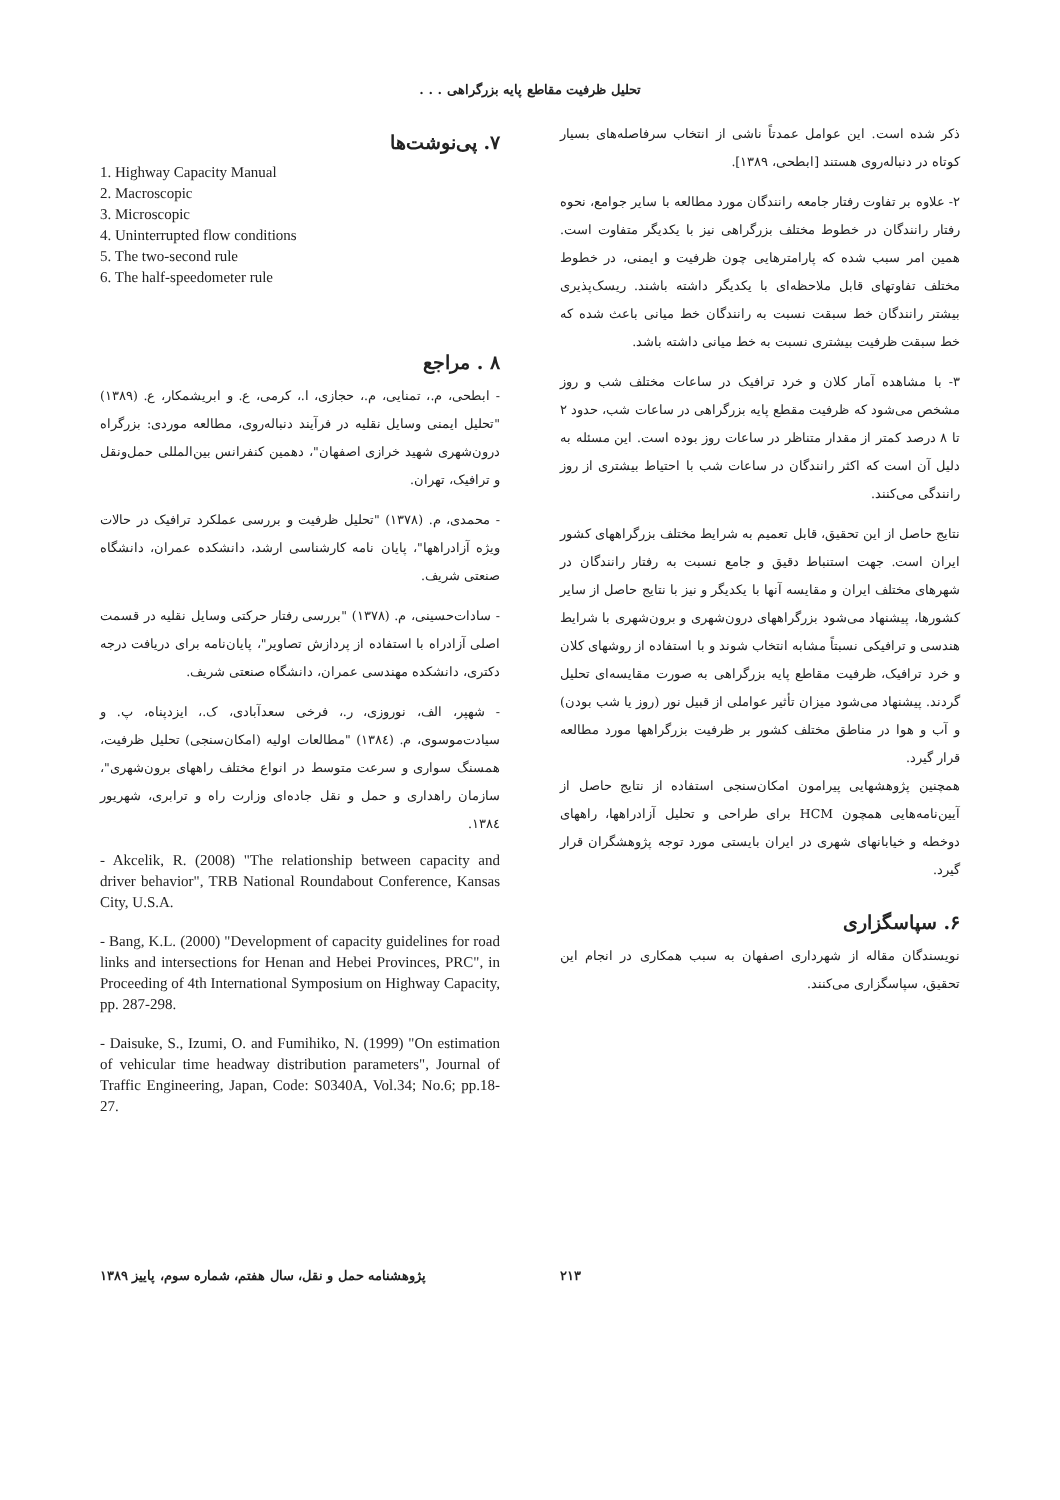تحلیل ظرفیت مقاطع پایه بزرگراهی . . .
ذکر شده است. این عوامل عمدتاً ناشی از انتخاب سرفاصله‌های بسیار کوتاه در دنباله‌روی هستند [ابطحی، ۱۳۸۹].
۲- علاوه بر تفاوت رفتار جامعه رانندگان مورد مطالعه با سایر جوامع، نحوه رفتار رانندگان در خطوط مختلف بزرگراهی نیز با یکدیگر متفاوت است. همین امر سبب شده که پارامترهایی چون ظرفیت و ایمنی، در خطوط مختلف تفاوتهای قابل ملاحظه‌ای با یکدیگر داشته باشند. ریسک‌پذیری بیشتر رانندگان خط سبقت نسبت به رانندگان خط میانی باعث شده که خط سبقت ظرفیت بیشتری نسبت به خط میانی داشته باشد.
۳- با مشاهده آمار کلان و خرد ترافیک در ساعات مختلف شب و روز مشخص می‌شود که ظرفیت مقطع پایه بزرگراهی در ساعات شب، حدود ۲ تا ۸ درصد کمتر از مقدار متناظر در ساعات روز بوده است. این مسئله به دلیل آن است که اکثر رانندگان در ساعات شب با احتیاط بیشتری از روز رانندگی می‌کنند.
نتایج حاصل از این تحقیق، قابل تعمیم به شرایط مختلف بزرگراههای کشور ایران است. جهت استنباط دقیق و جامع نسبت به رفتار رانندگان در شهرهای مختلف ایران و مقایسه آنها با یکدیگر و نیز با نتایج حاصل از سایر کشورها، پیشنهاد می‌شود بزرگراههای درون‌شهری و برون‌شهری با شرایط هندسی و ترافیکی نسبتاً مشابه انتخاب شوند و با استفاده از روشهای کلان و خرد ترافیک، ظرفیت مقاطع پایه بزرگراهی به صورت مقایسه‌ای تحلیل گردند. پیشنهاد می‌شود میزان تأثیر عواملی از قبیل نور (روز یا شب بودن) و آب و هوا در مناطق مختلف کشور بر ظرفیت بزرگراهها مورد مطالعه قرار گیرد.
همچنین پژوهشهایی پیرامون امکان‌سنجی استفاده از نتایج حاصل از آیین‌نامه‌هایی همچون HCM برای طراحی و تحلیل آزادراهها، راههای دوخطه و خیابانهای شهری در ایران بایستی مورد توجه پژوهشگران قرار گیرد.
۶. سپاسگزاری
نویسندگان مقاله از شهرداری اصفهان به سبب همکاری در انجام این تحقیق، سپاسگزاری می‌کنند.
۷. پی‌نوشت‌ها
1. Highway Capacity Manual
2. Macroscopic
3. Microscopic
4. Uninterrupted flow conditions
5. The two-second rule
6. The half-speedometer rule
۸ . مراجع
- ابطحی، م.، تمنایی، م.، حجازی، ا.، کرمی، ع. و ابریشمکار، ع. (۱۳۸۹) "تحلیل ایمنی وسایل نقلیه در فرآیند دنباله‌روی، مطالعه موردی: بزرگراه درون‌شهری شهید خرازی اصفهان"، دهمین کنفرانس بین‌المللی حمل‌ونقل و ترافیک، تهران.
- محمدی، م. (۱۳۷۸) "تحلیل ظرفیت و بررسی عملکرد ترافیک در حالات ویژه آزادراهها"، پایان نامه کارشناسی ارشد، دانشکده عمران، دانشگاه صنعتی شریف.
- سادات‌حسینی، م. (۱۳۷۸) "بررسی رفتار حرکتی وسایل نقلیه در قسمت اصلی آزادراه با استفاده از پردازش تصاویر"، پایان‌نامه برای دریافت درجه دکتری، دانشکده مهندسی عمران، دانشگاه صنعتی شریف.
- شهپر، الف، نوروزی، ر.، فرخی سعدآبادی، ک.، ایزدپناه، پ. و سیادت‌موسوی، م. (۱۳۸٤) "مطالعات اولیه (امکان‌سنجی) تحلیل ظرفیت، همسنگ سواری و سرعت متوسط در انواع مختلف راههای برون‌شهری"، سازمان راهداری و حمل و نقل جاده‌ای وزارت راه و ترابری، شهریور ۱۳۸٤.
- Akcelik, R. (2008) "The relationship between capacity and driver behavior", TRB National Roundabout Conference, Kansas City, U.S.A.
- Bang, K.L. (2000) "Development of capacity guidelines for road links and intersections for Henan and Hebei Provinces, PRC", in Proceeding of 4th International Symposium on Highway Capacity, pp. 287-298.
- Daisuke, S., Izumi, O. and Fumihiko, N. (1999) "On estimation of vehicular time headway distribution parameters", Journal of Traffic Engineering, Japan, Code: S0340A, Vol.34; No.6; pp.18-27.
۲۱۳ پژوهشنامه حمل و نقل، سال هفتم، شماره سوم، پاییز ۱۳۸۹